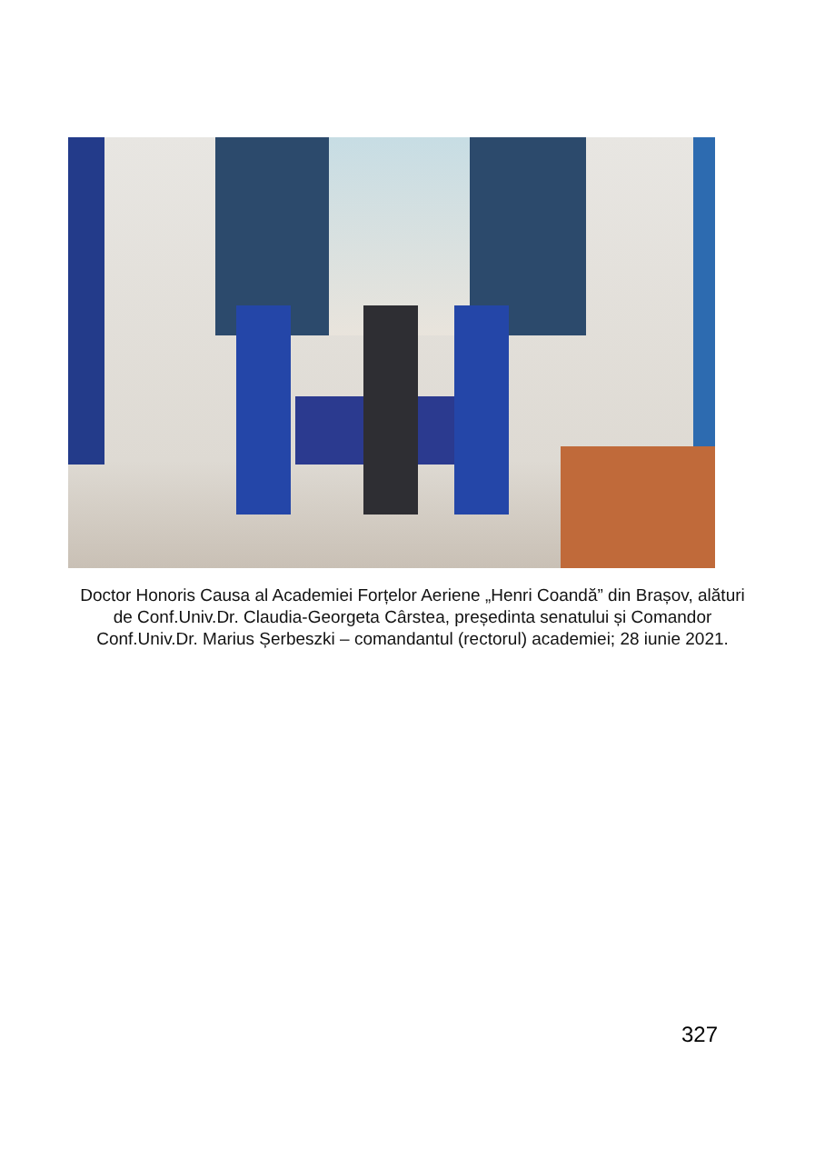Doctor Honoris Causa al Academiei Forțelor Aeriene „Henri Coandă” din Brașov, alături de Conf.Univ.Dr. Claudia-Georgeta Cârstea, președinta senatului și Comandor Conf.Univ.Dr. Marius Șerbeszki – comandantul (rectorul) academiei; 28 iunie 2021.
327